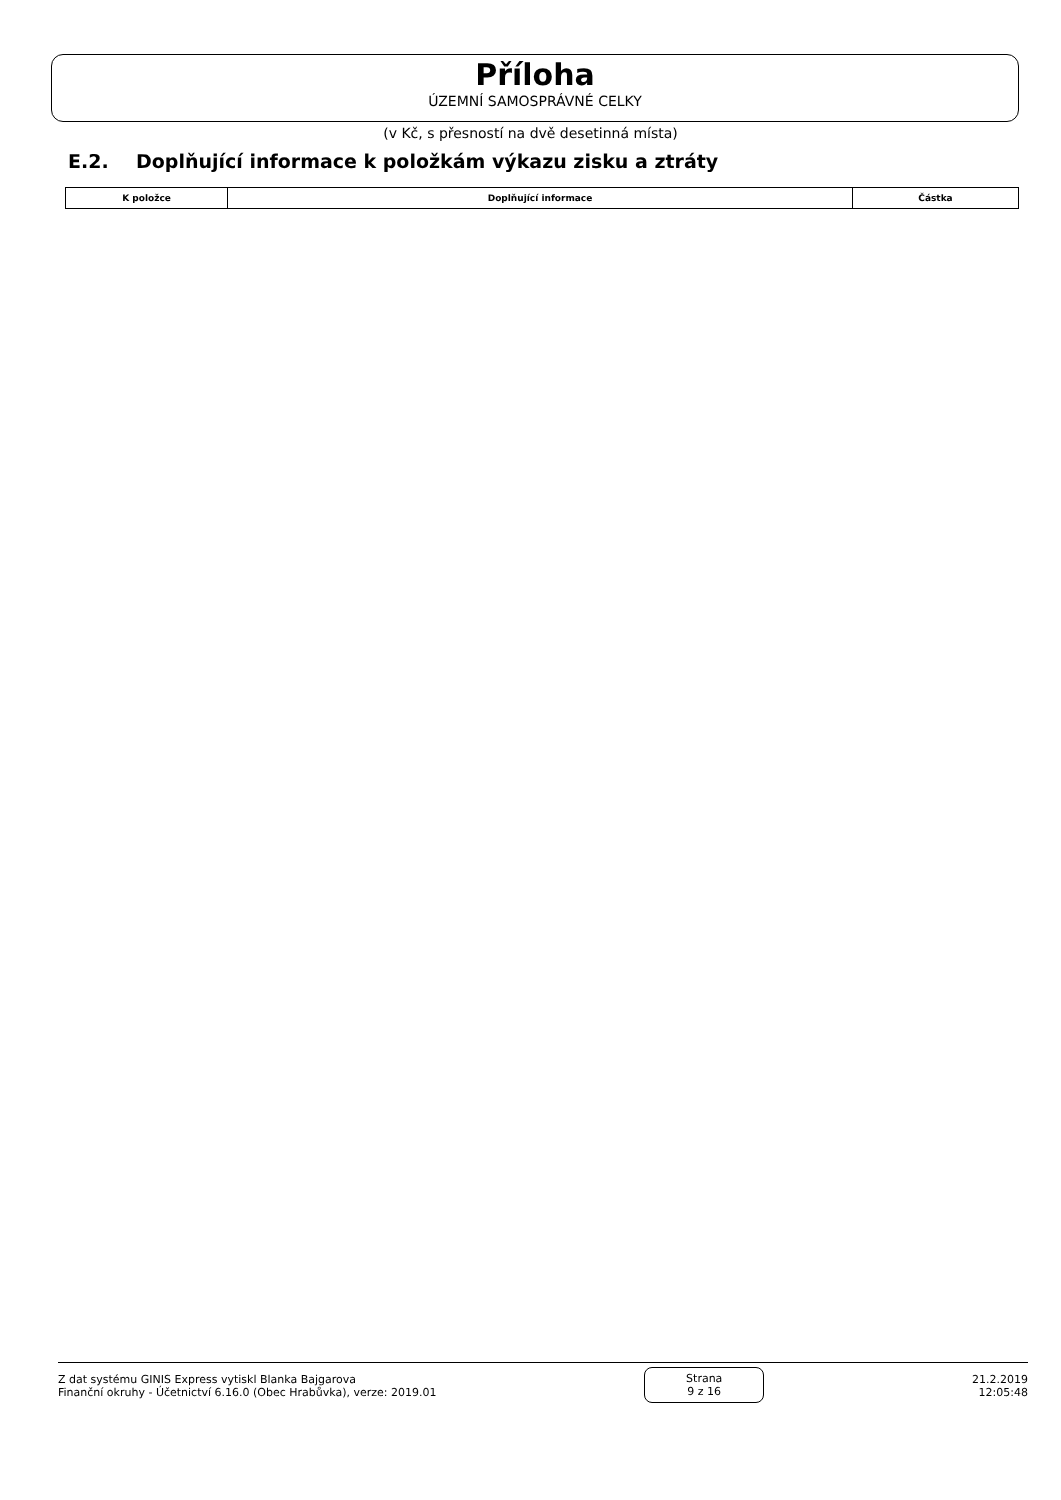Příloha
ÚZEMNÍ SAMOSPRÁVNÉ CELKY
(v Kč, s přesností na dvě desetinná místa)
E.2. Doplňující informace k položkám výkazu zisku a ztráty
| K položce | Doplňující informace | Částka |
| --- | --- | --- |
Z dat systému GINIS Express vytiskl Blanka Bajgarova
Finanční okruhy - Účetnictví 6.16.0 (Obec Hrabůvka), verze: 2019.01
Strana
9 z 16
21.2.2019
12:05:48